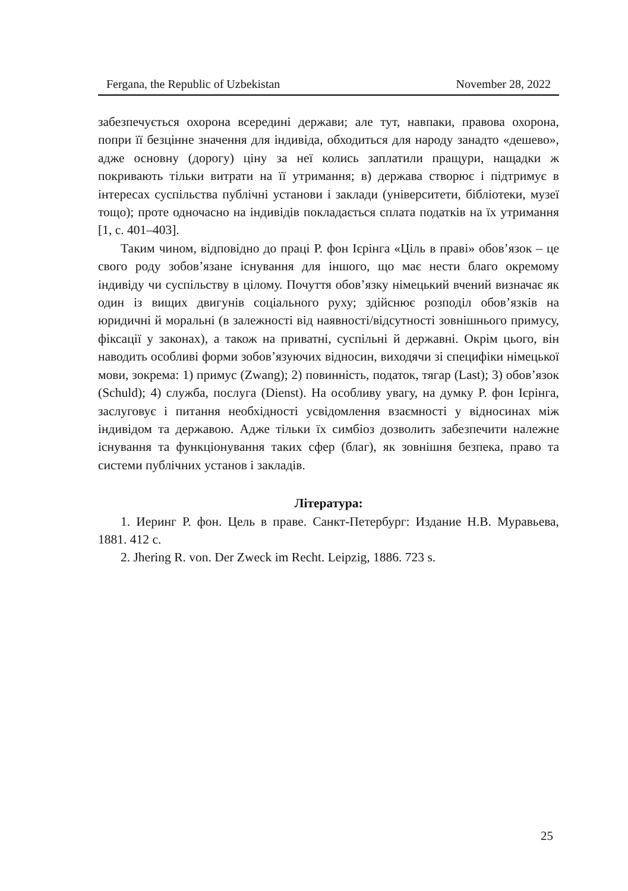Fergana, the Republic of Uzbekistan November 28, 2022
забезпечується охорона всередині держави; але тут, навпаки, правова охорона, попри її безцінне значення для індивіда, обходиться для народу занадто «дешево», адже основну (дорогу) ціну за неї колись заплатили пращури, нащадки ж покривають тільки витрати на її утримання; в) держава створює і підтримує в інтересах суспільства публічні установи і заклади (університети, бібліотеки, музеї тощо); проте одночасно на індивідів покладається сплата податків на їх утримання [1, с. 401–403].
Таким чином, відповідно до праці Р. фон Ієрінга «Ціль в праві» обов’язок – це свого роду зобов’язане існування для іншого, що має нести благо окремому індивіду чи суспільству в цілому. Почуття обов’язку німецький вчений визначає як один із вищих двигунів соціального руху; здійснює розподіл обов’язків на юридичні й моральні (в залежності від наявності/відсутності зовнішнього примусу, фіксації у законах), а також на приватні, суспільні й державні. Окрім цього, він наводить особливі форми зобов’язуючих відносин, виходячи зі специфіки німецької мови, зокрема: 1) примус (Zwang); 2) повинність, податок, тягар (Last); 3) обов’язок (Schuld); 4) служба, послуга (Dienst). На особливу увагу, на думку Р. фон Ієрінга, заслуговує і питання необхідності усвідомлення взаємності у відносинах між індивідом та державою. Адже тільки їх симбіоз дозволить забезпечити належне існування та функціонування таких сфер (благ), як зовнішня безпека, право та системи публічних установ і закладів.
Література:
1. Иеринг Р. фон. Цель в праве. Санкт-Петербург: Издание Н.В. Муравьева, 1881. 412 с.
2. Jhering R. von. Der Zweck im Recht. Leipzig, 1886. 723 s.
25